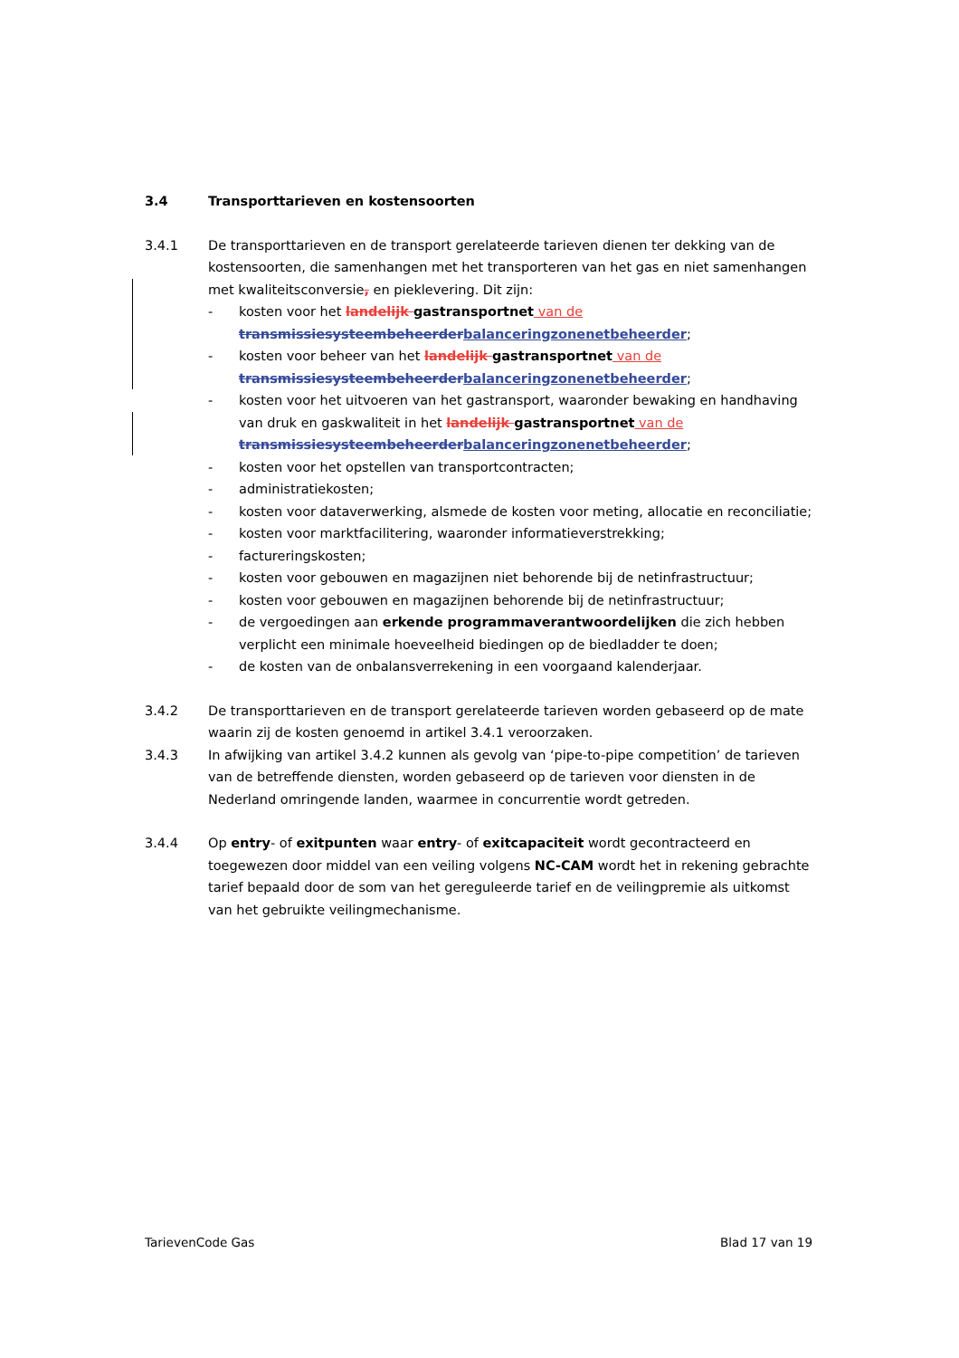3.4 Transporttarieven en kostensoorten
3.4.1 De transporttarieven en de transport gerelateerde tarieven dienen ter dekking van de kostensoorten, die samenhangen met het transporteren van het gas en niet samenhangen met kwaliteitsconversie, en pieklevering. Dit zijn:
- kosten voor het landelijk gastransportnet van de transmissiesysteembeheerder balanceringzonenetbeheerder;
- kosten voor beheer van het landelijk gastransportnet van de transmissiesysteembeheerder balanceringzonenetbeheerder;
- kosten voor het uitvoeren van het gastransport, waaronder bewaking en handhaving van druk en gaskwaliteit in het landelijk gastransportnet van de transmissiesysteembeheerder balanceringzonenetbeheerder;
- kosten voor het opstellen van transportcontracten;
- administratiekosten;
- kosten voor dataverwerking, alsmede de kosten voor meting, allocatie en reconciliatie;
- kosten voor marktfacilitering, waaronder informatieverstrekking;
- factureringskosten;
- kosten voor gebouwen en magazijnen niet behorende bij de netinfrastructuur;
- kosten voor gebouwen en magazijnen behorende bij de netinfrastructuur;
- de vergoedingen aan erkende programmaverantwoordelijken die zich hebben verplicht een minimale hoeveelheid biedingen op de biedladder te doen;
- de kosten van de onbalansverrekening in een voorgaand kalenderjaar.
3.4.2 De transporttarieven en de transport gerelateerde tarieven worden gebaseerd op de mate waarin zij de kosten genoemd in artikel 3.4.1 veroorzaken.
3.4.3 In afwijking van artikel 3.4.2 kunnen als gevolg van ‘pipe-to-pipe competition’ de tarieven van de betreffende diensten, worden gebaseerd op de tarieven voor diensten in de Nederland omringende landen, waarmee in concurrentie wordt getreden.
3.4.4 Op entry- of exitpunten waar entry- of exitcapaciteit wordt gecontracteerd en toegewezen door middel van een veiling volgens NC-CAM wordt het in rekening gebrachte tarief bepaald door de som van het gereguleerde tarief en de veilingpremie als uitkomst van het gebruikte veilingmechanisme.
TarievenCode Gas Blad 17 van 19